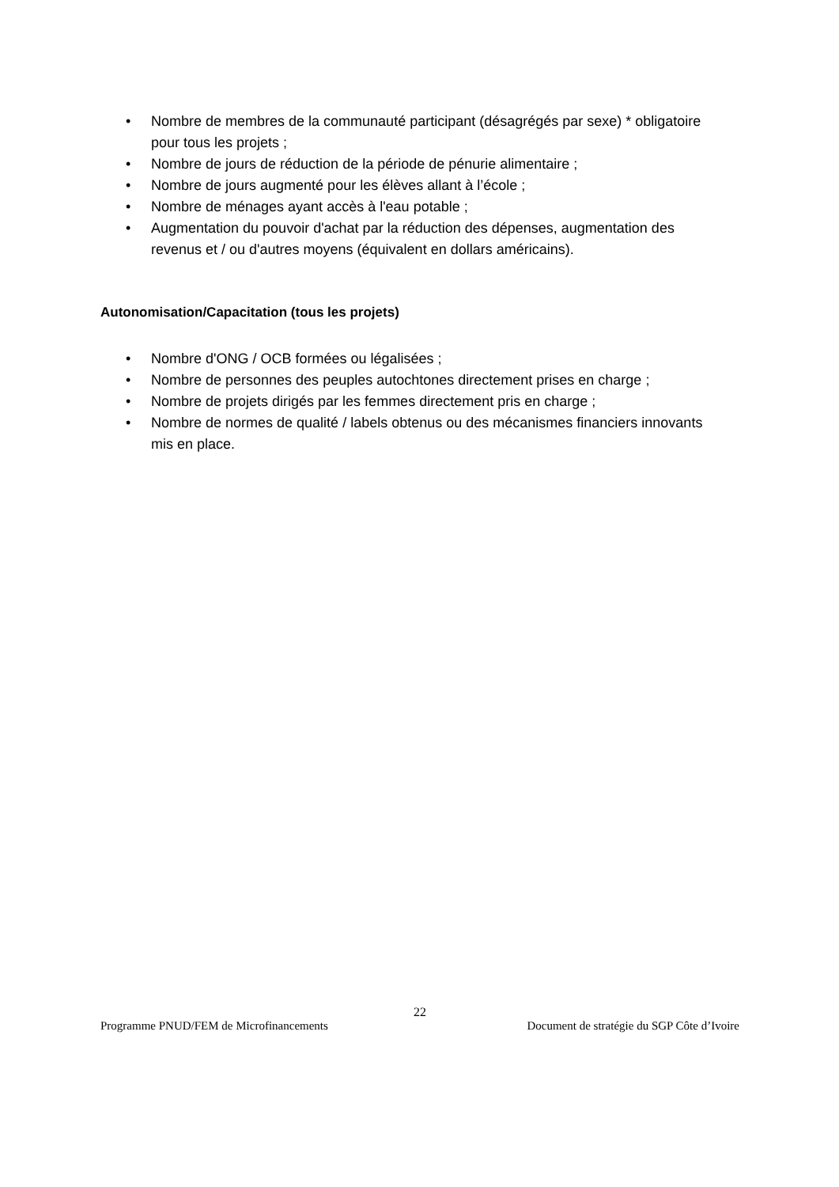• Nombre de membres de la communauté participant (désagrégés par sexe) * obligatoire pour tous les projets ;
• Nombre de jours de réduction de la période de pénurie alimentaire ;
• Nombre de jours augmenté pour les élèves allant à l’école ;
• Nombre de ménages ayant accès à l'eau potable ;
• Augmentation du pouvoir d'achat par la réduction des dépenses, augmentation des revenus et / ou d'autres moyens (équivalent en dollars américains).
Autonomisation/Capacitation (tous les projets)
• Nombre d'ONG / OCB formées ou légalisées ;
• Nombre de personnes des peuples autochtones directement prises en charge ;
• Nombre de projets dirigés par les femmes directement pris en charge ;
• Nombre de normes de qualité / labels obtenus ou des mécanismes financiers innovants mis en place.
22
Programme PNUD/FEM de Microfinancements Document de stratégie du SGP Côte d’Ivoire